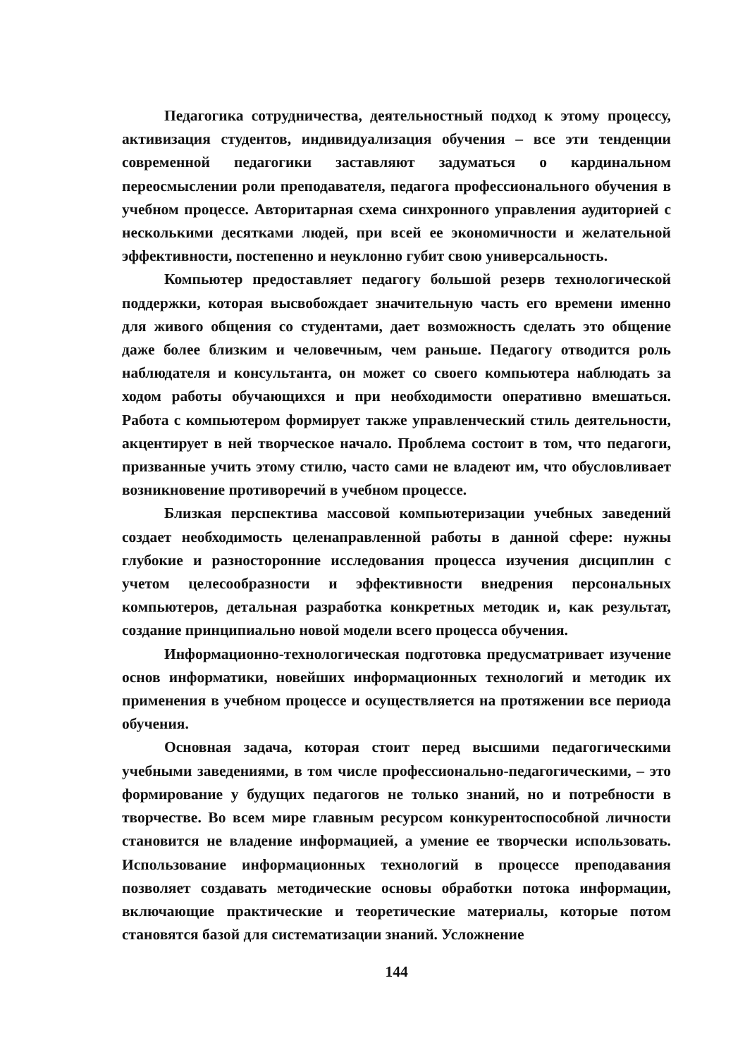Педагогика сотрудничества, деятельностный подход к этому процессу, активизация студентов, индивидуализация обучения – все эти тенденции современной педагогики заставляют задуматься о кардинальном переосмыслении роли преподавателя, педагога профессионального обучения в учебном процессе. Авторитарная схема синхронного управления аудиторией с несколькими десятками людей, при всей ее экономичности и желательной эффективности, постепенно и неуклонно губит свою универсальность.
Компьютер предоставляет педагогу большой резерв технологической поддержки, которая высвобождает значительную часть его времени именно для живого общения со студентами, дает возможность сделать это общение даже более близким и человечным, чем раньше. Педагогу отводится роль наблюдателя и консультанта, он может со своего компьютера наблюдать за ходом работы обучающихся и при необходимости оперативно вмешаться. Работа с компьютером формирует также управленческий стиль деятельности, акцентирует в ней творческое начало. Проблема состоит в том, что педагоги, призванные учить этому стилю, часто сами не владеют им, что обусловливает возникновение противоречий в учебном процессе.
Близкая перспектива массовой компьютеризации учебных заведений создает необходимость целенаправленной работы в данной сфере: нужны глубокие и разносторонние исследования процесса изучения дисциплин с учетом целесообразности и эффективности внедрения персональных компьютеров, детальная разработка конкретных методик и, как результат, создание принципиально новой модели всего процесса обучения.
Информационно-технологическая подготовка предусматривает изучение основ информатики, новейших информационных технологий и методик их применения в учебном процессе и осуществляется на протяжении все периода обучения.
Основная задача, которая стоит перед высшими педагогическими учебными заведениями, в том числе профессионально-педагогическими, – это формирование у будущих педагогов не только знаний, но и потребности в творчестве. Во всем мире главным ресурсом конкурентоспособной личности становится не владение информацией, а умение ее творчески использовать. Использование информационных технологий в процессе преподавания позволяет создавать методические основы обработки потока информации, включающие практические и теоретические материалы, которые потом становятся базой для систематизации знаний. Усложнение
144